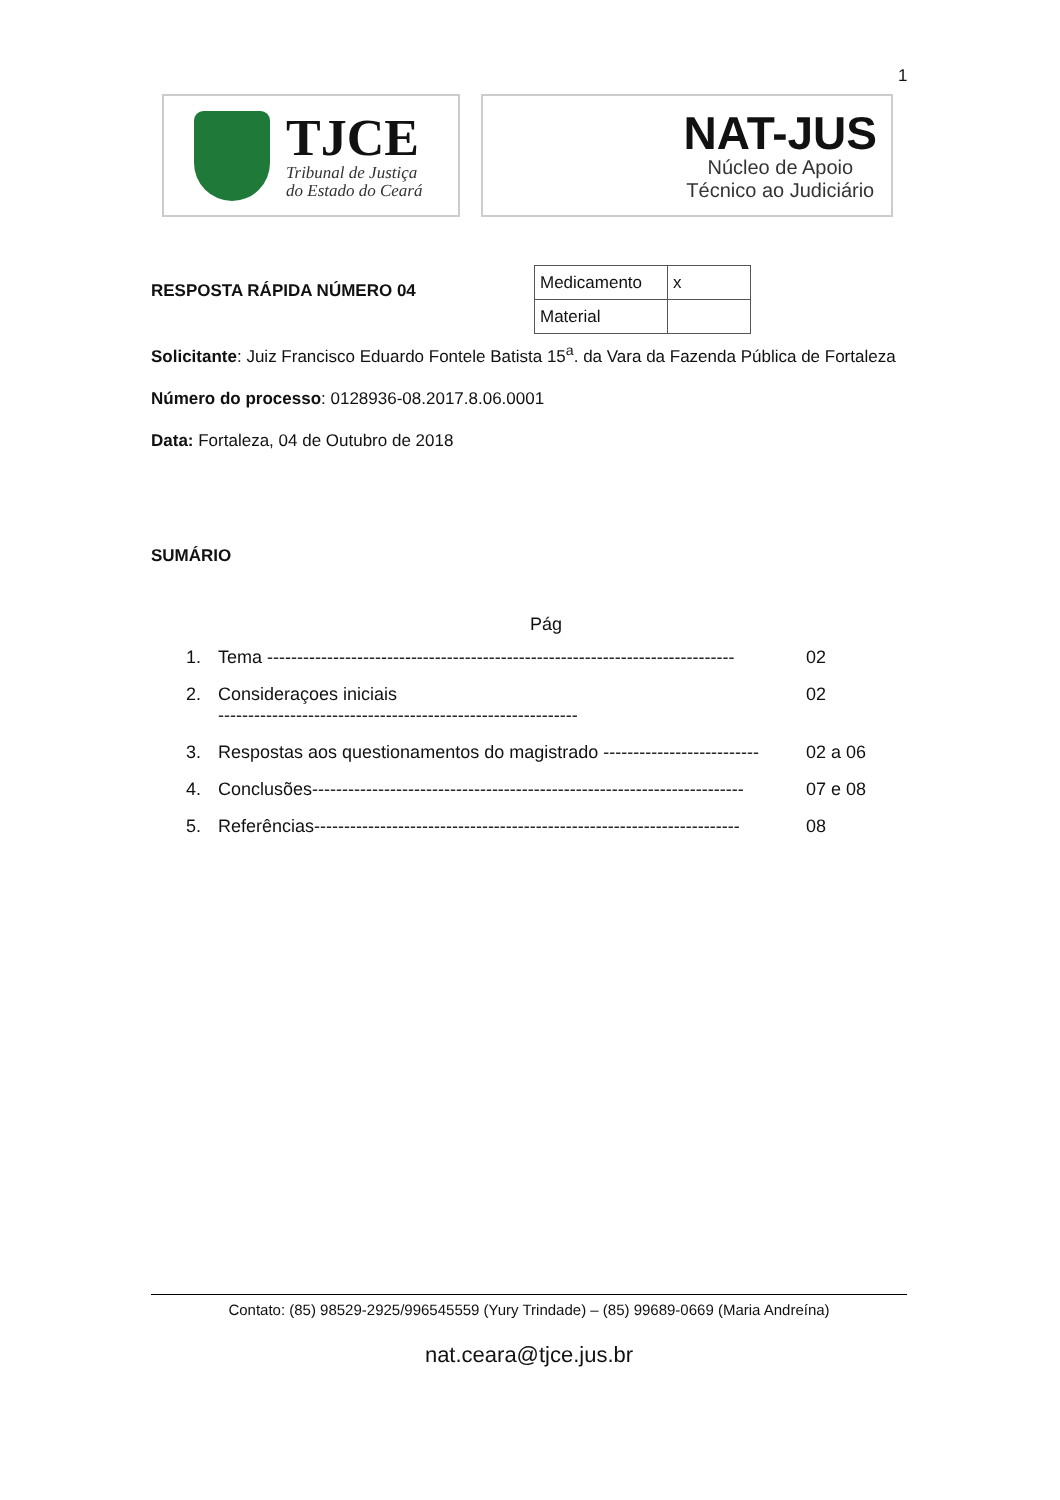1
TJCE
Tribunal de Justiça
do Estado do Ceará
NAT-JUS
Núcleo de Apoio
Técnico ao Judiciário
RESPOSTA RÁPIDA NÚMERO 04
| Medicamento | x |
| Material | |
Solicitante: Juiz Francisco Eduardo Fontele Batista 15<sup>a</sup>. da Vara da Fazenda Pública de Fortaleza
Número do processo: 0128936-08.2017.8.06.0001
Data: Fortaleza, 04 de Outubro de 2018
SUMÁRIO
Pág
| 1. | Tema ------------------------------------------------------------------------------ | 02 |
| 2. | Consideraçoes iniciais ------------------------------------------------------------ | 02 |
| 3. | Respostas aos questionamentos do magistrado -------------------------- | 02 a 06 |
| 4. | Conclusões------------------------------------------------------------------------ | 07 e 08 |
| 5. | Referências----------------------------------------------------------------------- | 08 |
Contato: (85) 98529-2925/996545559 (Yury Trindade) – (85) 99689-0669 (Maria Andreína)
nat.ceara@tjce.jus.br